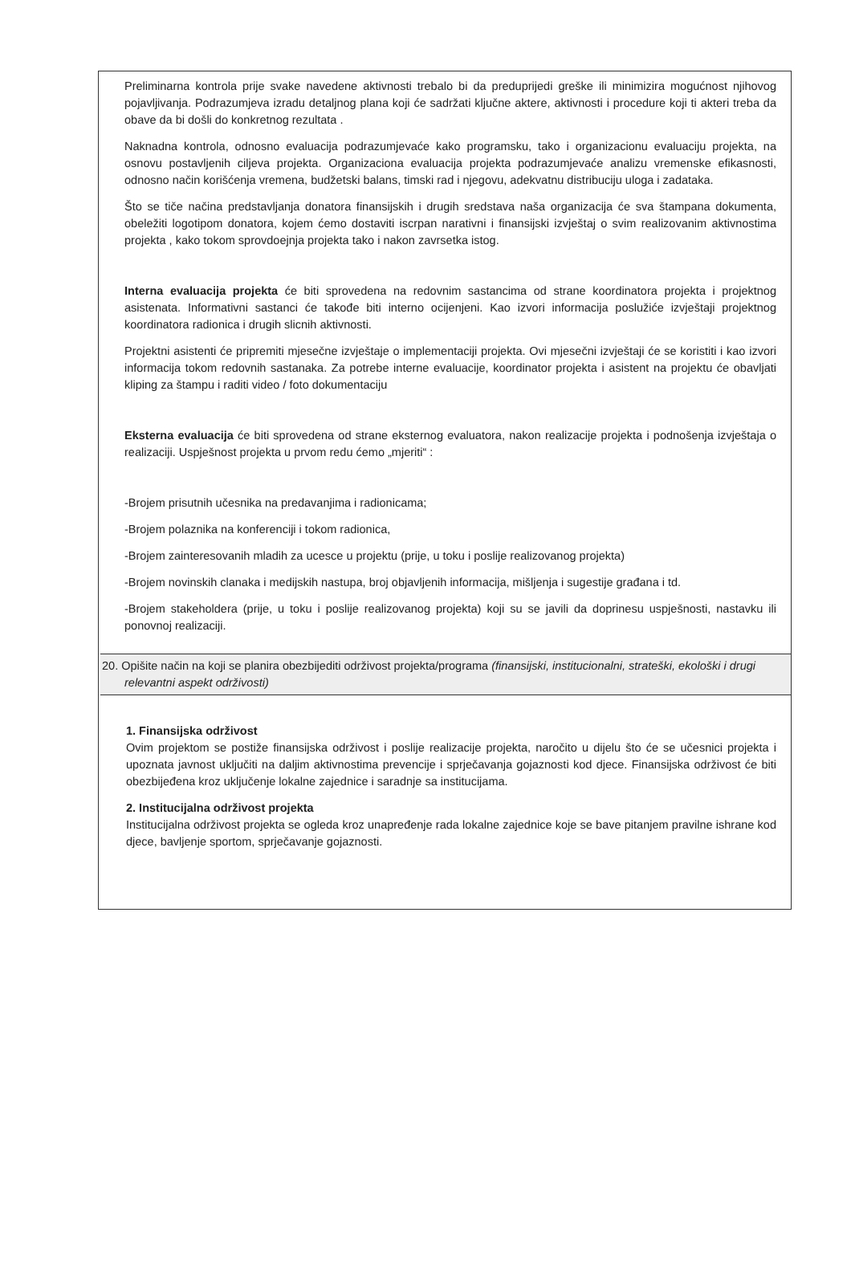Preliminarna kontrola prije svake navedene aktivnosti trebalo bi da preduprijedi greške ili minimizira mogućnost njihovog pojavljivanja. Podrazumjeva izradu detaljnog plana koji će sadržati ključne aktere, aktivnosti i procedure koji ti akteri treba da obave da bi došli do konkretnog rezultata .
Naknadna kontrola, odnosno evaluacija podrazumjevaće kako programsku, tako i organizacionu evaluaciju projekta, na osnovu postavljenih ciljeva projekta. Organizaciona evaluacija projekta podrazumjevaće analizu vremenske efikasnosti, odnosno način korišćenja vremena, budžetski balans, timski rad i njegovu, adekvatnu distribuciju uloga i zadataka.
Što se tiče načina predstavljanja donatora finansijskih i drugih sredstava naša organizacija će sva štampana dokumenta, obeležiti logotipom donatora, kojem ćemo dostaviti iscrpan narativni i finansijski izvještaj o svim realizovanim aktivnostima projekta , kako tokom sprovdoejnja projekta tako i nakon zavrsetka istog.
Interna evaluacija projekta će biti sprovedena na redovnim sastancima od strane koordinatora projekta i projektnog asistenata. Informativni sastanci će takođe biti interno ocijenjeni. Kao izvori informacija poslužiće izvještaji projektnog koordinatora radionica i drugih slicnih aktivnosti.
Projektni asistenti će pripremiti mjesečne izvještaje o implementaciji projekta. Ovi mjesečni izvještaji će se koristiti i kao izvori informacija tokom redovnih sastanaka. Za potrebe interne evaluacije, koordinator projekta i asistent na projektu će obavljati kliping za štampu i raditi video / foto dokumentaciju
Eksterna evaluacija će biti sprovedena od strane eksternog evaluatora, nakon realizacije projekta i podnošenja izvještaja o realizaciji. Uspješnost projekta u prvom redu ćemo „mjeriti“ :
-Brojem prisutnih učesnika na predavanjima i radionicama;
-Brojem polaznika na konferenciji i tokom radionica,
-Brojem zainteresovanih mladih za ucesce u projektu (prije, u toku i poslije realizovanog projekta)
-Brojem novinskih clanaka i medijskih nastupa, broj objavljenih informacija, mišljenja i sugestije građana i td.
-Brojem stakeholdera (prije, u toku i poslije realizovanog projekta) koji su se javili da doprinesu uspješnosti, nastavku ili ponovnoj realizaciji.
20. Opišite način na koji se planira obezbijediti održivost projekta/programa (finansijski, institucionalni, strateški, ekološki i drugi relevantni aspekt održivosti)
1. Finansijska održivost
Ovim projektom se postiže finansijska održivost i poslije realizacije projekta, naročito u dijelu što će se učesnici projekta i upoznata javnost uključiti na daljim aktivnostima prevencije i sprječavanja gojaznosti kod djece. Finansijska održivost će biti obezbijeđena kroz uključenje lokalne zajednice i saradnje sa institucijama.
2. Institucijalna održivost projekta
Institucijalna održivost projekta se ogleda kroz unapređenje rada lokalne zajednice koje se bave pitanjem pravilne ishrane kod djece, bavljenje sportom, sprječavanje gojaznosti.